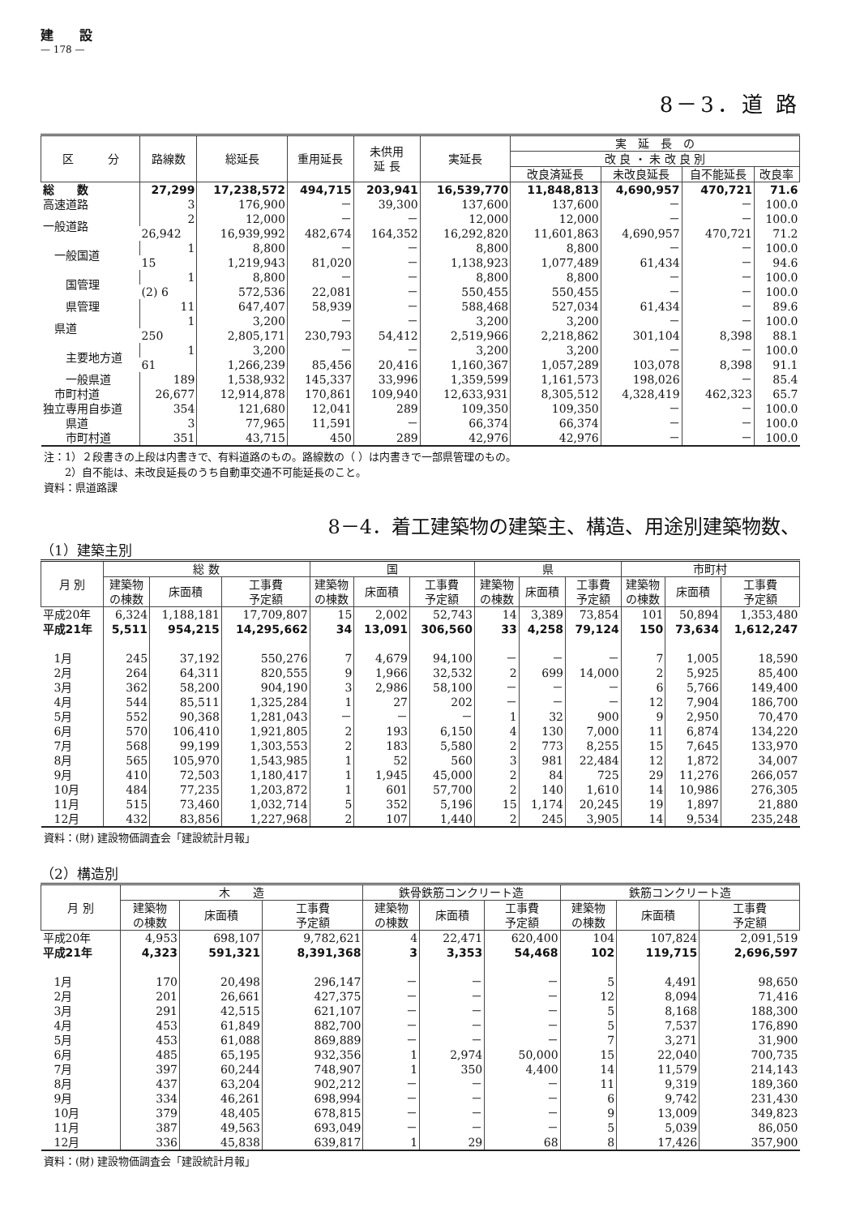建　　設
— 178 —
8－3．道 路
| 区 分 | 路線数 | 総延長 | 重用延長 | 未供用 延 長 | 実延長 | 実 延 長 の | | | |
| --- | --- | --- | --- | --- | --- | --- | --- | --- | --- |
| | | | | | | 改 良 ・ 未 改 良 別 | | | |
| | | | | | | 改良済延長 | 未改良延長 | 自不能延長 | 改良率 |
| 総 数 | 27,299 | 17,238,572 | 494,715 | 203,941 | 16,539,770 | 11,848,813 | 4,690,957 | 470,721 | 71.6 |
| 高速道路 | 3 | 176,900 | － | 39,300 | 137,600 | 137,600 | － | － | 100.0 |
| 一般道路 | 2 | 12,000 | － | － | 12,000 | 12,000 | － | － | 100.0 |
| | 26,942 | 16,939,992 | 482,674 | 164,352 | 16,292,820 | 11,601,863 | 4,690,957 | 470,721 | 71.2 |
| 一般国道 | 1 | 8,800 | － | － | 8,800 | 8,800 | － | － | 100.0 |
| | 15 | 1,219,943 | 81,020 | － | 1,138,923 | 1,077,489 | 61,434 | － | 94.6 |
| 国管理 | 1 | 8,800 | － | － | 8,800 | 8,800 | － | － | 100.0 |
| | (2) 6 | 572,536 | 22,081 | － | 550,455 | 550,455 | － | － | 100.0 |
| 県管理 | 11 | 647,407 | 58,939 | － | 588,468 | 527,034 | 61,434 | － | 89.6 |
| 県道 | 1 | 3,200 | － | － | 3,200 | 3,200 | － | － | 100.0 |
| | 250 | 2,805,171 | 230,793 | 54,412 | 2,519,966 | 2,218,862 | 301,104 | 8,398 | 88.1 |
| 主要地方道 | 1 | 3,200 | － | － | 3,200 | 3,200 | － | － | 100.0 |
| | 61 | 1,266,239 | 85,456 | 20,416 | 1,160,367 | 1,057,289 | 103,078 | 8,398 | 91.1 |
| 一般県道 | 189 | 1,538,932 | 145,337 | 33,996 | 1,359,599 | 1,161,573 | 198,026 | － | 85.4 |
| 市町村道 | 26,677 | 12,914,878 | 170,861 | 109,940 | 12,633,931 | 8,305,512 | 4,328,419 | 462,323 | 65.7 |
| 独立専用自歩道 | 354 | 121,680 | 12,041 | 289 | 109,350 | 109,350 | － | － | 100.0 |
| 県道 | 3 | 77,965 | 11,591 | － | 66,374 | 66,374 | － | － | 100.0 |
| 市町村道 | 351 | 43,715 | 450 | 289 | 42,976 | 42,976 | － | － | 100.0 |
注：1）２段書きの上段は内書きで、有料道路のもの。路線数の（ ）は内書きで一部県管理のもの。
　　2）自不能は、未改良延長のうち自動車交通不可能延長のこと。
資料：県道路課
8－4．着工建築物の建築主、構造、用途別建築物数、
（1）建築主別
| 月 別 | 総 数 | | | 国 | | | 県 | | | 市町村 | | |
| --- | --- | --- | --- | --- | --- | --- | --- | --- | --- | --- | --- | --- |
| | 建築物 の棟数 | 床面積 | 工事費 予定額 | 建築物 の棟数 | 床面積 | 工事費 予定額 | 建築物 の棟数 | 床面積 | 工事費 予定額 | 建築物 の棟数 | 床面積 | 工事費 予定額 |
| 平成20年 | 6,324 | 1,188,181 | 17,709,807 | 15 | 2,002 | 52,743 | 14 | 3,389 | 73,854 | 101 | 50,894 | 1,353,480 |
| 平成21年 | 5,511 | 954,215 | 14,295,662 | 34 | 13,091 | 306,560 | 33 | 4,258 | 79,124 | 150 | 73,634 | 1,612,247 |
| 1月 | 245 | 37,192 | 550,276 | 7 | 4,679 | 94,100 | － | － | － | 7 | 1,005 | 18,590 |
| 2月 | 264 | 64,311 | 820,555 | 9 | 1,966 | 32,532 | 2 | 699 | 14,000 | 2 | 5,925 | 85,400 |
| 3月 | 362 | 58,200 | 904,190 | 3 | 2,986 | 58,100 | － | － | － | 6 | 5,766 | 149,400 |
| 4月 | 544 | 85,511 | 1,325,284 | 1 | 27 | 202 | － | － | － | 12 | 7,904 | 186,700 |
| 5月 | 552 | 90,368 | 1,281,043 | － | － | － | 1 | 32 | 900 | 9 | 2,950 | 70,470 |
| 6月 | 570 | 106,410 | 1,921,805 | 2 | 193 | 6,150 | 4 | 130 | 7,000 | 11 | 6,874 | 134,220 |
| 7月 | 568 | 99,199 | 1,303,553 | 2 | 183 | 5,580 | 2 | 773 | 8,255 | 15 | 7,645 | 133,970 |
| 8月 | 565 | 105,970 | 1,543,985 | 1 | 52 | 560 | 3 | 981 | 22,484 | 12 | 1,872 | 34,007 |
| 9月 | 410 | 72,503 | 1,180,417 | 1 | 1,945 | 45,000 | 2 | 84 | 725 | 29 | 11,276 | 266,057 |
| 10月 | 484 | 77,235 | 1,203,872 | 1 | 601 | 57,700 | 2 | 140 | 1,610 | 14 | 10,986 | 276,305 |
| 11月 | 515 | 73,460 | 1,032,714 | 5 | 352 | 5,196 | 15 | 1,174 | 20,245 | 19 | 1,897 | 21,880 |
| 12月 | 432 | 83,856 | 1,227,968 | 2 | 107 | 1,440 | 2 | 245 | 3,905 | 14 | 9,534 | 235,248 |
資料：(財) 建設物価調査会「建設統計月報」
（2）構造別
| 月 別 | 木 造 | | | 鉄骨鉄筋コンクリート造 | | | 鉄筋コンクリート造 | | |
| --- | --- | --- | --- | --- | --- | --- | --- | --- | --- |
| | 建築物 の棟数 | 床面積 | 工事費 予定額 | 建築物 の棟数 | 床面積 | 工事費 予定額 | 建築物 の棟数 | 床面積 | 工事費 予定額 |
| 平成20年 | 4,953 | 698,107 | 9,782,621 | 4 | 22,471 | 620,400 | 104 | 107,824 | 2,091,519 |
| 平成21年 | 4,323 | 591,321 | 8,391,368 | 3 | 3,353 | 54,468 | 102 | 119,715 | 2,696,597 |
| 1月 | 170 | 20,498 | 296,147 | － | － | － | 5 | 4,491 | 98,650 |
| 2月 | 201 | 26,661 | 427,375 | － | － | － | 12 | 8,094 | 71,416 |
| 3月 | 291 | 42,515 | 621,107 | － | － | － | 5 | 8,168 | 188,300 |
| 4月 | 453 | 61,849 | 882,700 | － | － | － | 5 | 7,537 | 176,890 |
| 5月 | 453 | 61,088 | 869,889 | － | － | － | 7 | 3,271 | 31,900 |
| 6月 | 485 | 65,195 | 932,356 | 1 | 2,974 | 50,000 | 15 | 22,040 | 700,735 |
| 7月 | 397 | 60,244 | 748,907 | 1 | 350 | 4,400 | 14 | 11,579 | 214,143 |
| 8月 | 437 | 63,204 | 902,212 | － | － | － | 11 | 9,319 | 189,360 |
| 9月 | 334 | 46,261 | 698,994 | － | － | － | 6 | 9,742 | 231,430 |
| 10月 | 379 | 48,405 | 678,815 | － | － | － | 9 | 13,009 | 349,823 |
| 11月 | 387 | 49,563 | 693,049 | － | － | － | 5 | 5,039 | 86,050 |
| 12月 | 336 | 45,838 | 639,817 | 1 | 29 | 68 | 8 | 17,426 | 357,900 |
資料：(財) 建設物価調査会「建設統計月報」